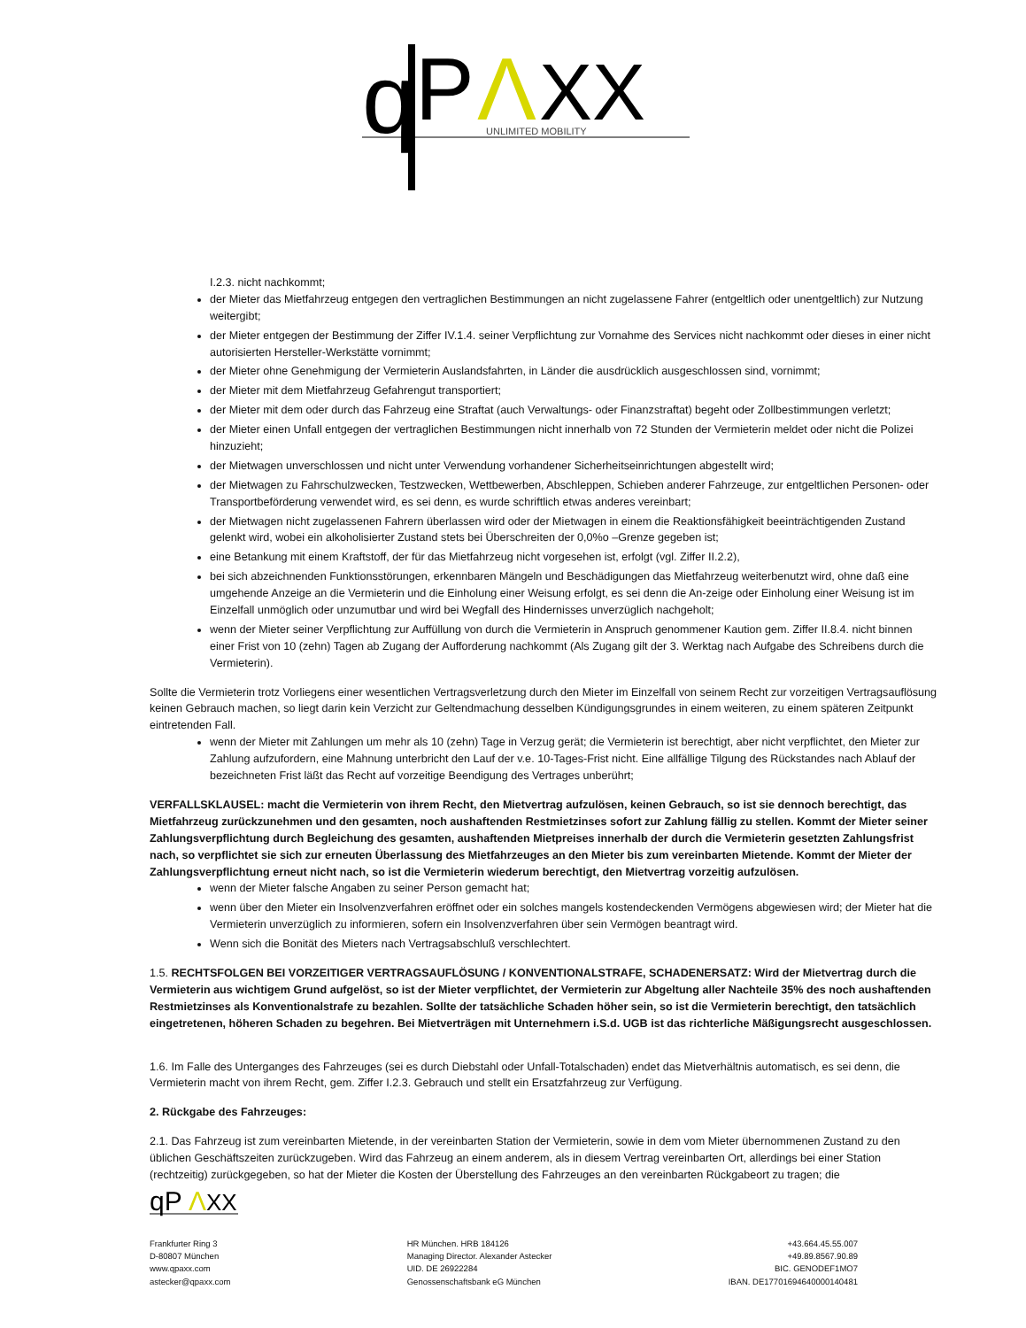q
P
Λ
XX
UNLIMITED MOBILITY
I.2.3. nicht nachkommt;
der Mieter das Mietfahrzeug entgegen den vertraglichen Bestimmungen an nicht zugelassene Fahrer (entgeltlich oder unentgeltlich) zur Nutzung weitergibt;
der Mieter entgegen der Bestimmung der Ziffer IV.1.4. seiner Verpflichtung zur Vornahme des Services nicht nachkommt oder dieses in einer nicht autorisierten Hersteller-Werkstätte vornimmt;
der Mieter ohne Genehmigung der Vermieterin Auslandsfahrten, in Länder die ausdrücklich ausgeschlossen sind, vornimmt;
der Mieter mit dem Mietfahrzeug Gefahrengut transportiert;
der Mieter mit dem oder durch das Fahrzeug eine Straftat (auch Verwaltungs- oder Finanzstraftat) begeht oder Zollbestimmungen verletzt;
der Mieter einen Unfall entgegen der vertraglichen Bestimmungen nicht innerhalb von 72 Stunden der Vermieterin meldet oder nicht die Polizei hinzuzieht;
der Mietwagen unverschlossen und nicht unter Verwendung vorhandener Sicherheitseinrichtungen abgestellt wird;
der Mietwagen zu Fahrschulzwecken, Testzwecken, Wettbewerben, Abschleppen, Schieben anderer Fahrzeuge, zur entgeltlichen Personen- oder Transportbeförderung verwendet wird, es sei denn, es wurde schriftlich etwas anderes vereinbart;
der Mietwagen nicht zugelassenen Fahrern überlassen wird oder der Mietwagen in einem die Reaktionsfähigkeit beeinträchtigenden Zustand gelenkt wird, wobei ein alkoholisierter Zustand stets bei Überschreiten der 0,0%o –Grenze gegeben ist;
eine Betankung mit einem Kraftstoff, der für das Mietfahrzeug nicht vorgesehen ist, erfolgt (vgl. Ziffer II.2.2),
bei sich abzeichnenden Funktionsstörungen, erkennbaren Mängeln und Beschädigungen das Mietfahrzeug weiterbenutzt wird, ohne daß eine umgehende Anzeige an die Vermieterin und die Einholung einer Weisung erfolgt, es sei denn die An-zeige oder Einholung einer Weisung ist im Einzelfall unmöglich oder unzumutbar und wird bei Wegfall des Hindernisses unverzüglich nachgeholt;
wenn der Mieter seiner Verpflichtung zur Auffüllung von durch die Vermieterin in Anspruch genommener Kaution gem. Ziffer II.8.4. nicht binnen einer Frist von 10 (zehn) Tagen ab Zugang der Aufforderung nachkommt (Als Zugang gilt der 3. Werktag nach Aufgabe des Schreibens durch die Vermieterin).
Sollte die Vermieterin trotz Vorliegens einer wesentlichen Vertragsverletzung durch den Mieter im Einzelfall von seinem Recht zur vorzeitigen Vertragsauflösung keinen Gebrauch machen, so liegt darin kein Verzicht zur Geltendmachung desselben Kündigungsgrundes in einem weiteren, zu einem späteren Zeitpunkt eintretenden Fall.
wenn der Mieter mit Zahlungen um mehr als 10 (zehn) Tage in Verzug gerät; die Vermieterin ist berechtigt, aber nicht verpflichtet, den Mieter zur Zahlung aufzufordern, eine Mahnung unterbricht den Lauf der v.e. 10-Tages-Frist nicht. Eine allfällige Tilgung des Rückstandes nach Ablauf der bezeichneten Frist läßt das Recht auf vorzeitige Beendigung des Vertrages unberührt;
VERFALLSKLAUSEL: macht die Vermieterin von ihrem Recht, den Mietvertrag aufzulösen, keinen Gebrauch, so ist sie dennoch berechtigt, das Mietfahrzeug zurückzunehmen und den gesamten, noch aushaftenden Restmietzinses sofort zur Zahlung fällig zu stellen. Kommt der Mieter seiner Zahlungsverpflichtung durch Begleichung des gesamten, aushaftenden Mietpreises innerhalb der durch die Vermieterin gesetzten Zahlungsfrist nach, so verpflichtet sie sich zur erneuten Überlassung des Mietfahrzeuges an den Mieter bis zum vereinbarten Mietende. Kommt der Mieter der Zahlungsverpflichtung erneut nicht nach, so ist die Vermieterin wiederum berechtigt, den Mietvertrag vorzeitig aufzulösen.
wenn der Mieter falsche Angaben zu seiner Person gemacht hat;
wenn über den Mieter ein Insolvenzverfahren eröffnet oder ein solches mangels kostendeckenden Vermögens abgewiesen wird; der Mieter hat die Vermieterin unverzüglich zu informieren, sofern ein Insolvenzverfahren über sein Vermögen beantragt wird.
Wenn sich die Bonität des Mieters nach Vertragsabschluß verschlechtert.
1.5. RECHTSFOLGEN BEI VORZEITIGER VERTRAGSAUFLÖSUNG / KONVENTIONALSTRAFE, SCHADENERSATZ: Wird der Mietvertrag durch die Vermieterin aus wichtigem Grund aufgelöst, so ist der Mieter verpflichtet, der Vermieterin zur Abgeltung aller Nachteile 35% des noch aushaftenden Restmietzinses als Konventionalstrafe zu bezahlen. Sollte der tatsächliche Schaden höher sein, so ist die Vermieterin berechtigt, den tatsächlich eingetretenen, höheren Schaden zu begehren. Bei Mietverträgen mit Unternehmern i.S.d. UGB ist das richterliche Mäßigungsrecht ausgeschlossen.
1.6. Im Falle des Unterganges des Fahrzeuges (sei es durch Diebstahl oder Unfall-Totalschaden) endet das Mietverhältnis automatisch, es sei denn, die Vermieterin macht von ihrem Recht, gem. Ziffer I.2.3. Gebrauch und stellt ein Ersatzfahrzeug zur Verfügung.
2. Rückgabe des Fahrzeuges:
2.1. Das Fahrzeug ist zum vereinbarten Mietende, in der vereinbarten Station der Vermieterin, sowie in dem vom Mieter übernommenen Zustand zu den üblichen Geschäftszeiten zurückzugeben. Wird das Fahrzeug an einem anderem, als in diesem Vertrag vereinbarten Ort, allerdings bei einer Station (rechtzeitig) zurückgegeben, so hat der Mieter die Kosten der Überstellung des Fahrzeuges an den vereinbarten Rückgabeort zu tragen; die
qP
Λ
XX
Frankfurter Ring 3
D-80807 München
www.qpaxx.com
astecker@qpaxx.com
HR München. HRB 184126
Managing Director. Alexander Astecker
UID. DE 26922284
Genossenschaftsbank eG München
+43.664.45.55.007
+49.89.8567.90.89
BIC. GENODEF1MO7
IBAN. DE17701694640000140481